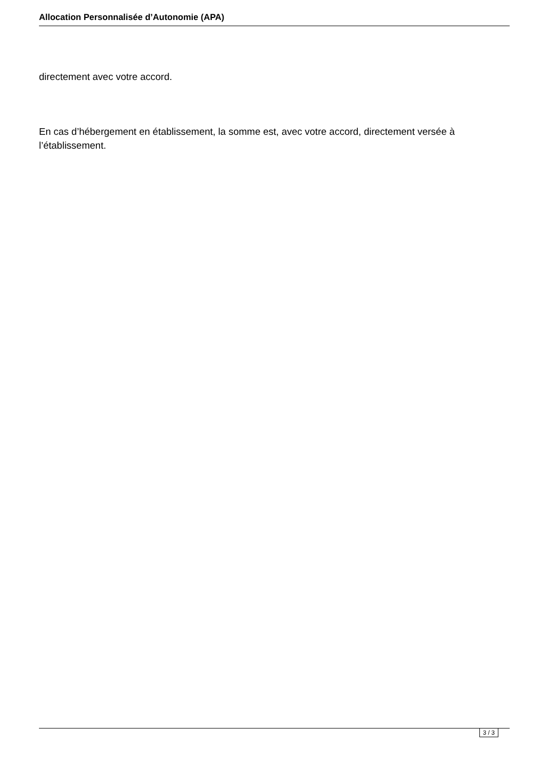Allocation Personnalisée d’Autonomie (APA)
directement avec votre accord.
En cas d’hébergement en établissement, la somme est, avec votre accord, directement versée à l’établissement.
3 / 3